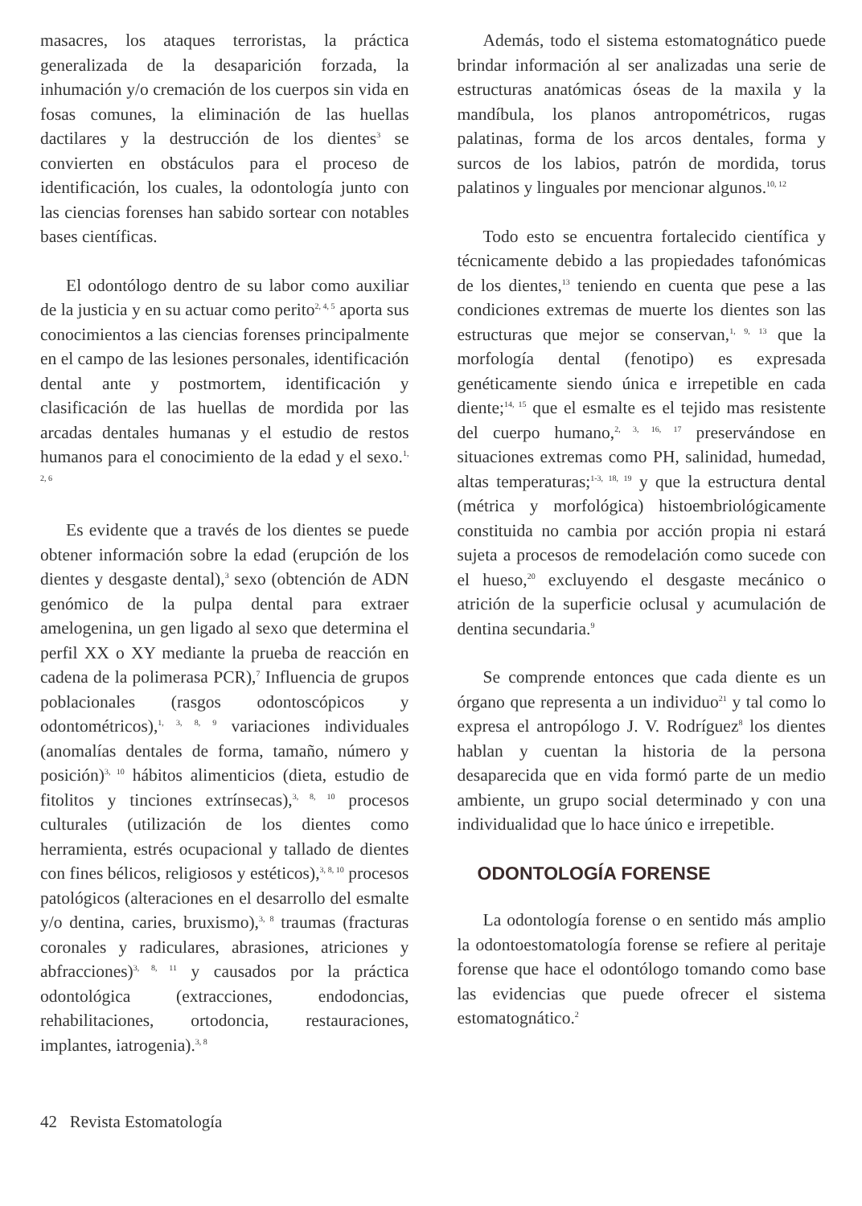masacres, los ataques terroristas, la práctica generalizada de la desaparición forzada, la inhumación y/o cremación de los cuerpos sin vida en fosas comunes, la eliminación de las huellas dactilares y la destrucción de los dientes<sup>3</sup> se convierten en obstáculos para el proceso de identificación, los cuales, la odontología junto con las ciencias forenses han sabido sortear con notables bases científicas.
El odontólogo dentro de su labor como auxiliar de la justicia y en su actuar como perito<sup>2, 4, 5</sup> aporta sus conocimientos a las ciencias forenses principalmente en el campo de las lesiones personales, identificación dental ante y postmortem, identificación y clasificación de las huellas de mordida por las arcadas dentales humanas y el estudio de restos humanos para el conocimiento de la edad y el sexo.<sup>1, 2, 6</sup>
Es evidente que a través de los dientes se puede obtener información sobre la edad (erupción de los dientes y desgaste dental),<sup>3</sup> sexo (obtención de ADN genómico de la pulpa dental para extraer amelogenina, un gen ligado al sexo que determina el perfil XX o XY mediante la prueba de reacción en cadena de la polimerasa PCR),<sup>7</sup> Influencia de grupos poblacionales (rasgos odontoscópicos y odontométricos),<sup>1, 3, 8, 9</sup> variaciones individuales (anomalías dentales de forma, tamaño, número y posición)<sup>3, 10</sup> hábitos alimenticios (dieta, estudio de fitolitos y tinciones extrínsecas),<sup>3, 8, 10</sup> procesos culturales (utilización de los dientes como herramienta, estrés ocupacional y tallado de dientes con fines bélicos, religiosos y estéticos),<sup>3, 8, 10</sup> procesos patológicos (alteraciones en el desarrollo del esmalte y/o dentina, caries, bruxismo),<sup>3, 8</sup> traumas (fracturas coronales y radiculares, abrasiones, atriciones y abfracciones)<sup>3, 8, 11</sup> y causados por la práctica odontológica (extracciones, endodoncias, rehabilitaciones, ortodoncia, restauraciones, implantes, iatrogenia).<sup>3, 8</sup>
Además, todo el sistema estomatognático puede brindar información al ser analizadas una serie de estructuras anatómicas óseas de la maxila y la mandíbula, los planos antropométricos, rugas palatinas, forma de los arcos dentales, forma y surcos de los labios, patrón de mordida, torus palatinos y linguales por mencionar algunos.<sup>10, 12</sup>
Todo esto se encuentra fortalecido científica y técnicamente debido a las propiedades tafonómicas de los dientes,<sup>13</sup> teniendo en cuenta que pese a las condiciones extremas de muerte los dientes son las estructuras que mejor se conservan,<sup>1, 9, 13</sup> que la morfología dental (fenotipo) es expresada genéticamente siendo única e irrepetible en cada diente;<sup>14, 15</sup> que el esmalte es el tejido mas resistente del cuerpo humano,<sup>2, 3, 16, 17</sup> preservándose en situaciones extremas como PH, salinidad, humedad, altas temperaturas;<sup>1-3, 18, 19</sup> y que la estructura dental (métrica y morfológica) histoembriológicamente constituida no cambia por acción propia ni estará sujeta a procesos de remodelación como sucede con el hueso,<sup>20</sup> excluyendo el desgaste mecánico o atrición de la superficie oclusal y acumulación de dentina secundaria.<sup>9</sup>
Se comprende entonces que cada diente es un órgano que representa a un individuo<sup>21</sup> y tal como lo expresa el antropólogo J. V. Rodríguez<sup>8</sup> los dientes hablan y cuentan la historia de la persona desaparecida que en vida formó parte de un medio ambiente, un grupo social determinado y con una individualidad que lo hace único e irrepetible.
ODONTOLOGÍA FORENSE
La odontología forense o en sentido más amplio la odontoestomatología forense se refiere al peritaje forense que hace el odontólogo tomando como base las evidencias que puede ofrecer el sistema estomatognático.<sup>2</sup>
42 Revista Estomatología